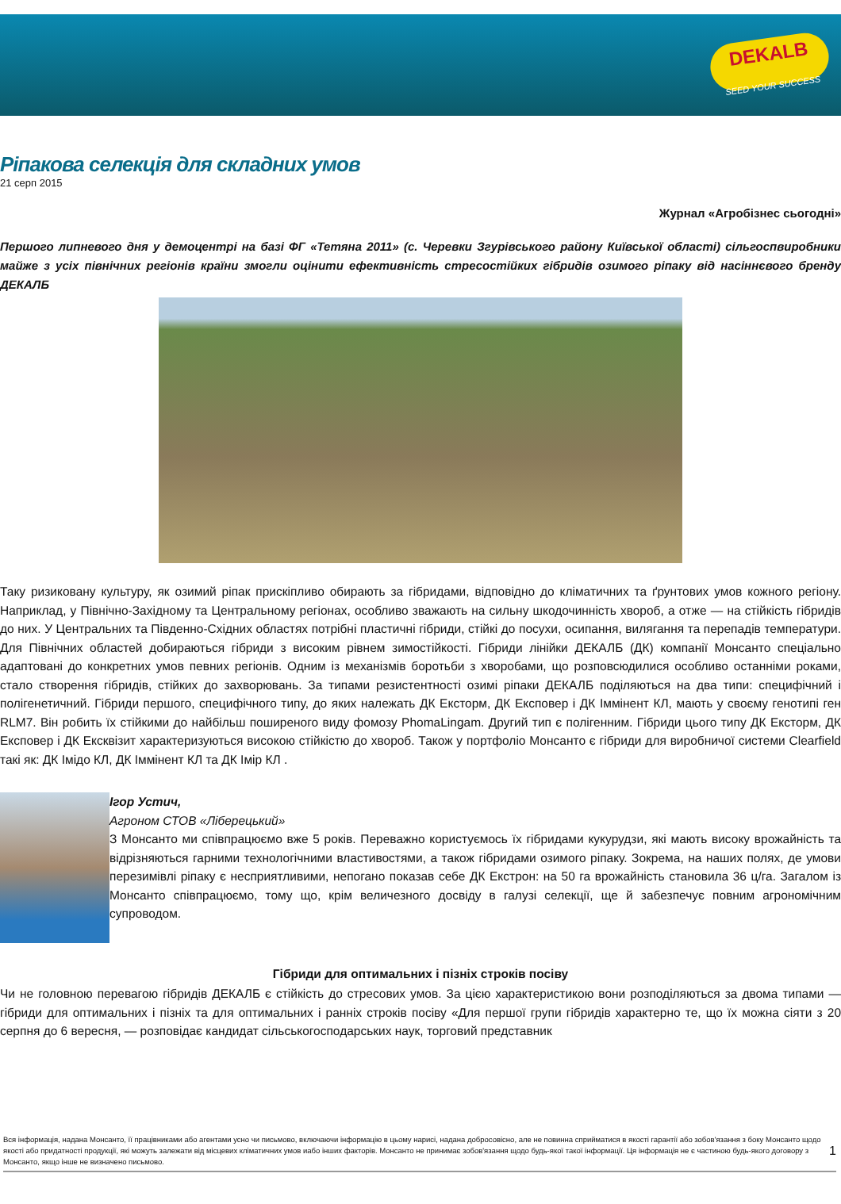DEKALB
SEED YOUR SUCCESS
Ріпакова селекція для складних умов
21 серп 2015
Журнал «Агробізнес сьогодні»
Першого липневого дня у демоцентрі на базі ФГ «Тетяна 2011» (с. Черевки Згурівського району Київської області) сільгоспвиробники майже з усіх північних регіонів країни змогли оцінити ефективність стресостійких гібридів озимого ріпаку від насіннєвого бренду ДЕКАЛБ
Таку ризиковану культуру, як озимий ріпак прискіпливо обирають за гібридами, відповідно до кліматичних та ґрунтових умов кожного регіону. Наприклад, у Північно-Західному та Центральному регіонах, особливо зважають на сильну шкодочинність хвороб, а отже — на стійкість гібридів до них. У Центральних та Південно-Східних областях потрібні пластичні гібриди, стійкі до посухи, осипання, вилягання та перепадів температури. Для Північних областей добираються гібриди з високим рівнем зимостійкості. Гібриди лінійки ДЕКАЛБ (ДК) компанії Монсанто спеціально адаптовані до конкретних умов певних регіонів. Одним із механізмів боротьби з хворобами, що розповсюдилися особливо останніми роками, стало створення гібридів, стійких до захворювань. За типами резистентності озимі ріпаки ДЕКАЛБ поділяються на два типи: специфічний і полігенетичний. Гібриди першого, специфічного типу, до яких належать ДК Ексторм, ДК Експовер і ДК Іммінент КЛ, мають у своєму генотипі ген RLM7. Він робить їх стійкими до найбільш поширеного виду фомозу PhomaLingam. Другий тип є полігенним. Гібриди цього типу ДК Ексторм, ДК Експовер і ДК Ексквізит характеризуються високою стійкістю до хвороб. Також у портфоліо Монсанто є гібриди для виробничої системи Clearfield такі як: ДК Імідо КЛ, ДК Іммінент КЛ та ДК Імір КЛ .
Ігор Устич,
Агроном СТОВ «Ліберецький»
З Монсанто ми співпрацюємо вже 5 років. Переважно користуємось їх гібридами кукурудзи, які мають високу врожайність та відрізняються гарними технологічними властивостями, а також гібридами озимого ріпаку. Зокрема, на наших полях, де умови перезимівлі ріпаку є несприятливими, непогано показав себе ДК Екстрон: на 50 га врожайність становила 36 ц/га. Загалом із Монсанто співпрацюємо, тому що, крім величезного досвіду в галузі селекції, ще й забезпечує повним агрономічним супроводом.
Гібриди для оптимальних і пізніх строків посіву
Чи не головною перевагою гібридів ДЕКАЛБ є стійкість до стресових умов. За цією характеристикою вони розподіляються за двома типами — гібриди для оптимальних і пізніх та для оптимальних і ранніх строків посіву «Для першої групи гібридів характерно те, що їх можна сіяти з 20 серпня до 6 вересня, — розповідає кандидат сільськогосподарських наук, торговий представник
Вся інформація, надана Монсанто, її працівниками або агентами усно чи письмово, включаючи інформацію в цьому нарисі, надана добросовісно, але не повинна сприйматися в якості гарантії або зобов'язання з боку Монсанто щодо якості або придатності продукції, які можуть залежати від місцевих кліматичних умов иабо інших факторів. Монсанто не принимає зобов'язання щодо будь-якої такої інформації. Ця інформація не є частиною будь-якого договору з Монсанто, якщо інше не визначено письмово. 1